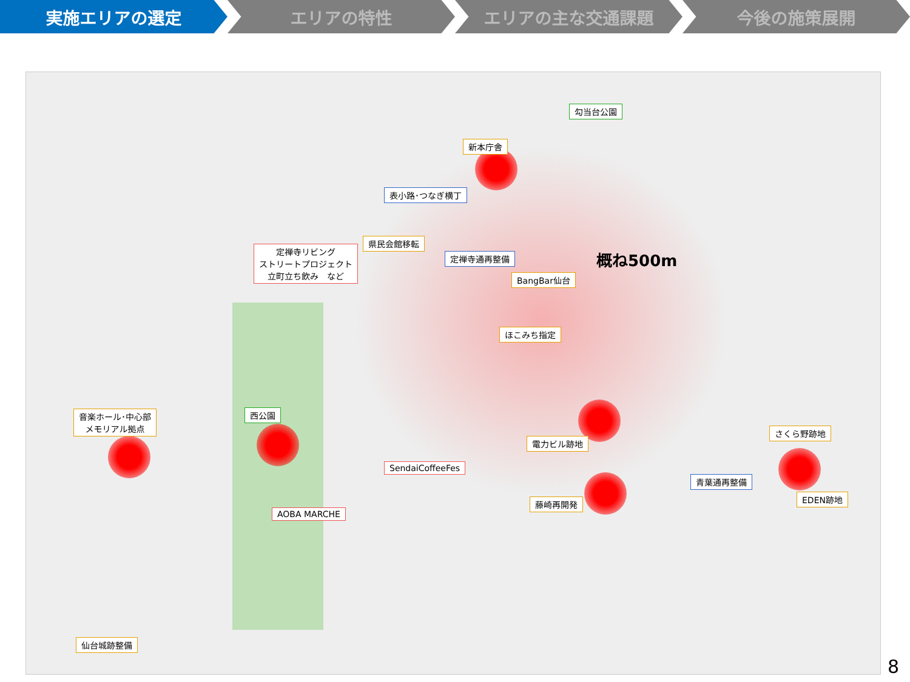実施エリアの選定 エリアの特性 エリアの主な交通課題 今後の施策展開
勾当台公園
新本庁舎
表小路･つなぎ横丁
県民会館移転
定禅寺リビング
ストリートプロジェクト
立町立ち飲み　など
定禅寺通再整備 概ね500m
BangBar仙台
ほこみち指定
音楽ホール･中心部
メモリアル拠点
西公園
電力ビル跡地
さくら野跡地
SendaiCoffeeFes
青葉通再整備
EDEN跡地
藤崎再開発
AOBA MARCHE
仙台城跡整備
8